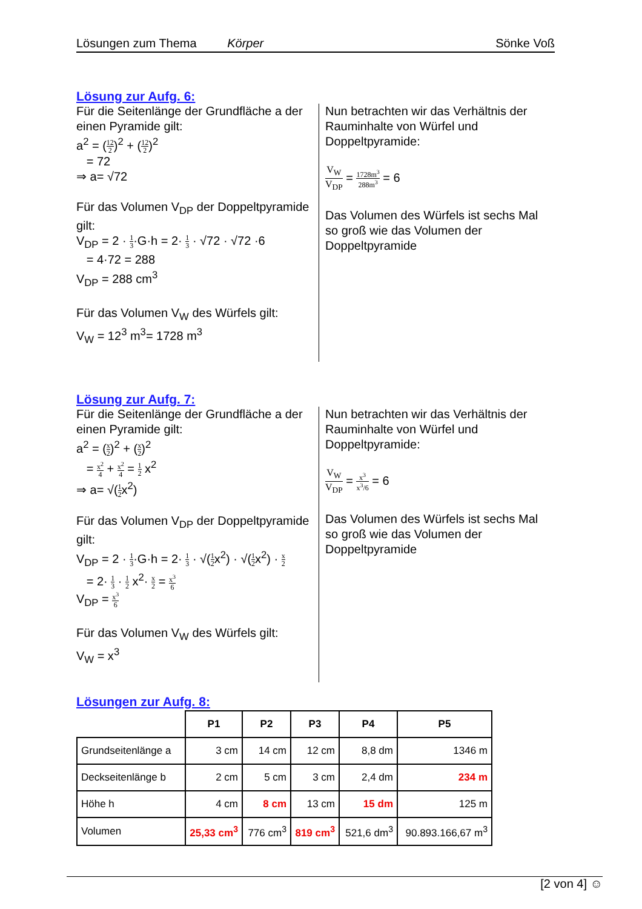Lösungen zum Thema Körper Sönke Voß
Lösung zur Aufg. 6:
Für die Seitenlänge der Grundfläche a der einen Pyramide gilt:
a<sup>2</sup> = (12 2)<sup>2</sup> + (12 2)<sup>2</sup>
= 72
⇒ a= √72
Für das Volumen V<sub>DP</sub> der Doppeltpyramide gilt:
V<sub>DP</sub> = 2 · 1 3·G·h = 2· 1 3 · √72 · √72 ·6
= 4·72 = 288
V<sub>DP</sub> = 288 cm<sup>3</sup>
Für das Volumen V<sub>W</sub> des Würfels gilt:
V<sub>W</sub> = 12<sup>3</sup> m<sup>3</sup>= 1728 m<sup>3</sup>
Nun betrachten wir das Verhältnis der Rauminhalte von Würfel und Doppeltpyramide:
V<sub>W</sub> V<sub>DP</sub> = 1728m<sup>3</sup> 288m<sup>3</sup> = 6
Das Volumen des Würfels ist sechs Mal so groß wie das Volumen der Doppeltpyramide
Lösung zur Aufg. 7:
Für die Seitenlänge der Grundfläche a der einen Pyramide gilt:
a<sup>2</sup> = (x 2)<sup>2</sup> + (x 2)<sup>2</sup>
= x<sup>2</sup> 4 + x<sup>2</sup> 4 = 1 2 x<sup>2</sup>
⇒ a= √(1 2x<sup>2</sup>)
Für das Volumen V<sub>DP</sub> der Doppeltpyramide gilt:
V<sub>DP</sub> = 2 · 1 3·G·h = 2· 1 3 · √(1 2x<sup>2</sup>) · √(1 2x<sup>2</sup>) · x 2
= 2· 1 3 · 1 2 x<sup>2</sup>· x 2 = x<sup>3</sup> 6
V<sub>DP</sub> = x<sup>3</sup> 6
Für das Volumen V<sub>W</sub> des Würfels gilt:
V<sub>W</sub> = x<sup>3</sup>
Nun betrachten wir das Verhältnis der Rauminhalte von Würfel und Doppeltpyramide:
V<sub>W</sub> V<sub>DP</sub> = x<sup>3</sup> x<sup>3</sup>/6 = 6
Das Volumen des Würfels ist sechs Mal so groß wie das Volumen der Doppeltpyramide
Lösungen zur Aufg. 8:
| | P1 | P2 | P3 | P4 | P5 |
| --- | --- | --- | --- | --- | --- |
| Grundseitenlänge a | 3 cm | 14 cm | 12 cm | 8,8 dm | 1346 m |
| Deckseitenlänge b | 2 cm | 5 cm | 3 cm | 2,4 dm | 234 m |
| Höhe h | 4 cm | 8 cm | 13 cm | 15 dm | 125 m |
| Volumen | 25,33 cm<sup>3</sup> | 776 cm<sup>3</sup> | 819 cm<sup>3</sup> | 521,6 dm<sup>3</sup> | 90.893.166,67 m<sup>3</sup> |
[2 von 4] ☺